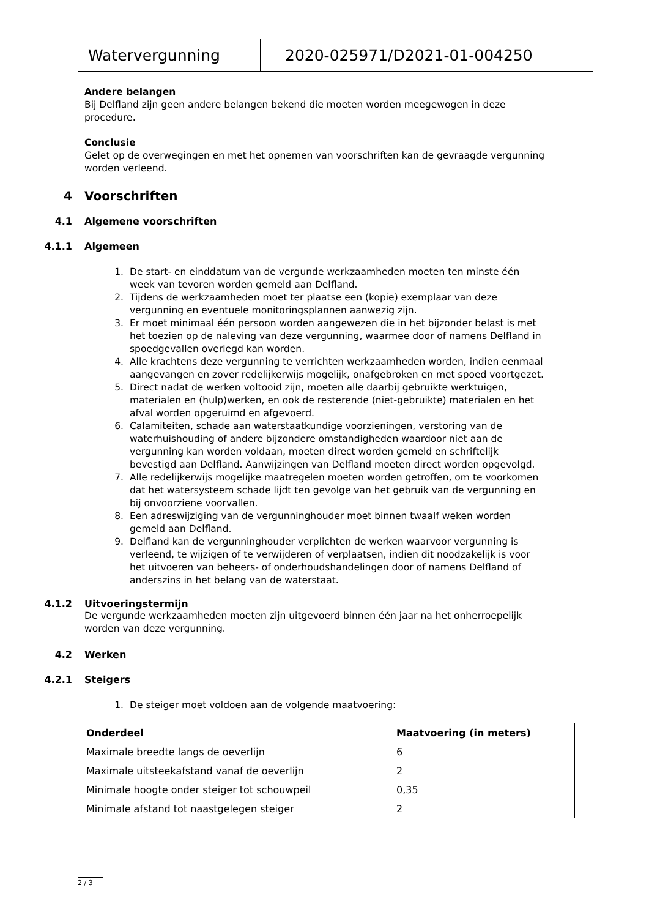| Watervergunning | 2020-025971/D2021-01-004250 |
Andere belangen
Bij Delfland zijn geen andere belangen bekend die moeten worden meegewogen in deze procedure.
Conclusie
Gelet op de overwegingen en met het opnemen van voorschriften kan de gevraagde vergunning worden verleend.
4 Voorschriften
4.1 Algemene voorschriften
4.1.1 Algemeen
1. De start- en einddatum van de vergunde werkzaamheden moeten ten minste één week van tevoren worden gemeld aan Delfland.
2. Tijdens de werkzaamheden moet ter plaatse een (kopie) exemplaar van deze vergunning en eventuele monitoringsplannen aanwezig zijn.
3. Er moet minimaal één persoon worden aangewezen die in het bijzonder belast is met het toezien op de naleving van deze vergunning, waarmee door of namens Delfland in spoedgevallen overlegd kan worden.
4. Alle krachtens deze vergunning te verrichten werkzaamheden worden, indien eenmaal aangevangen en zover redelijkerwijs mogelijk, onafgebroken en met spoed voortgezet.
5. Direct nadat de werken voltooid zijn, moeten alle daarbij gebruikte werktuigen, materialen en (hulp)werken, en ook de resterende (niet-gebruikte) materialen en het afval worden opgeruimd en afgevoerd.
6. Calamiteiten, schade aan waterstaatkundige voorzieningen, verstoring van de waterhuishouding of andere bijzondere omstandigheden waardoor niet aan de vergunning kan worden voldaan, moeten direct worden gemeld en schriftelijk bevestigd aan Delfland. Aanwijzingen van Delfland moeten direct worden opgevolgd.
7. Alle redelijkerwijs mogelijke maatregelen moeten worden getroffen, om te voorkomen dat het watersysteem schade lijdt ten gevolge van het gebruik van de vergunning en bij onvoorziene voorvallen.
8. Een adreswijziging van de vergunninghouder moet binnen twaalf weken worden gemeld aan Delfland.
9. Delfland kan de vergunninghouder verplichten de werken waarvoor vergunning is verleend, te wijzigen of te verwijderen of verplaatsen, indien dit noodzakelijk is voor het uitvoeren van beheers- of onderhoudshandelingen door of namens Delfland of anderszins in het belang van de waterstaat.
4.1.2 Uitvoeringstermijn
De vergunde werkzaamheden moeten zijn uitgevoerd binnen één jaar na het onherroepelijk worden van deze vergunning.
4.2 Werken
4.2.1 Steigers
1. De steiger moet voldoen aan de volgende maatvoering:
| Onderdeel | Maatvoering (in meters) |
| --- | --- |
| Maximale breedte langs de oeverlijn | 6 |
| Maximale uitsteekafstand vanaf de oeverlijn | 2 |
| Minimale hoogte onder steiger tot schouwpeil | 0,35 |
| Minimale afstand tot naastgelegen steiger | 2 |
2 / 3